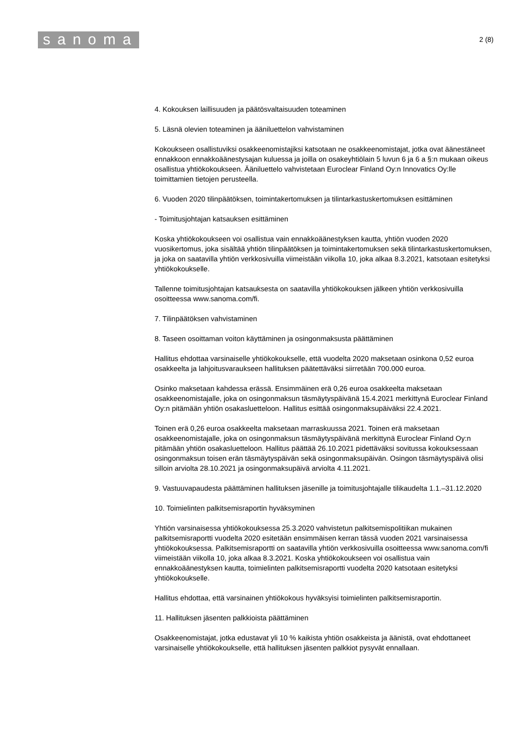sanoma
2 (8)
4. Kokouksen laillisuuden ja päätösvaltaisuuden toteaminen
5. Läsnä olevien toteaminen ja ääniluettelon vahvistaminen
Kokoukseen osallistuviksi osakkeenomistajiksi katsotaan ne osakkeenomistajat, jotka ovat äänestäneet ennakkoon ennakkoäänestysajan kuluessa ja joilla on osakeyhtiölain 5 luvun 6 ja 6 a §:n mukaan oikeus osallistua yhtiökokoukseen. Ääniluettelo vahvistetaan Euroclear Finland Oy:n Innovatics Oy:lle toimittamien tietojen perusteella.
6. Vuoden 2020 tilinpäätöksen, toimintakertomuksen ja tilintarkastuskertomuksen esittäminen
- Toimitusjohtajan katsauksen esittäminen
Koska yhtiökokoukseen voi osallistua vain ennakkoäänestyksen kautta, yhtiön vuoden 2020 vuosikertomus, joka sisältää yhtiön tilinpäätöksen ja toimintakertomuksen sekä tilintarkastuskertomuksen, ja joka on saatavilla yhtiön verkkosivuilla viimeistään viikolla 10, joka alkaa 8.3.2021, katsotaan esitetyksi yhtiökokoukselle.
Tallenne toimitusjohtajan katsauksesta on saatavilla yhtiökokouksen jälkeen yhtiön verkkosivuilla osoitteessa www.sanoma.com/fi.
7. Tilinpäätöksen vahvistaminen
8. Taseen osoittaman voiton käyttäminen ja osingonmaksusta päättäminen
Hallitus ehdottaa varsinaiselle yhtiökokoukselle, että vuodelta 2020 maksetaan osinkona 0,52 euroa osakkeelta ja lahjoitusvaraukseen hallituksen päätettäväksi siirretään 700.000 euroa.
Osinko maksetaan kahdessa erässä. Ensimmäinen erä 0,26 euroa osakkeelta maksetaan osakkeenomistajalle, joka on osingonmaksun täsmäytyspäivänä 15.4.2021 merkittynä Euroclear Finland Oy:n pitämään yhtiön osakasluetteloon. Hallitus esittää osingonmaksupäiväksi 22.4.2021.
Toinen erä 0,26 euroa osakkeelta maksetaan marraskuussa 2021. Toinen erä maksetaan osakkeenomistajalle, joka on osingonmaksun täsmäytyspäivänä merkittynä Euroclear Finland Oy:n pitämään yhtiön osakasluetteloon. Hallitus päättää 26.10.2021 pidettäväksi sovitussa kokouksessaan osingonmaksun toisen erän täsmäytyspäivän sekä osingonmaksupäivän. Osingon täsmäytyspäivä olisi silloin arviolta 28.10.2021 ja osingonmaksupäivä arviolta 4.11.2021.
9. Vastuuvapaudesta päättäminen hallituksen jäsenille ja toimitusjohtajalle tilikaudelta 1.1.–31.12.2020
10. Toimielinten palkitsemisraportin hyväksyminen
Yhtiön varsinaisessa yhtiökokouksessa 25.3.2020 vahvistetun palkitsemispolitiikan mukainen palkitsemisraportti vuodelta 2020 esitetään ensimmäisen kerran tässä vuoden 2021 varsinaisessa yhtiökokouksessa. Palkitsemisraportti on saatavilla yhtiön verkkosivuilla osoitteessa www.sanoma.com/fi viimeistään viikolla 10, joka alkaa 8.3.2021. Koska yhtiökokoukseen voi osallistua vain ennakkoäänestyksen kautta, toimielinten palkitsemisraportti vuodelta 2020 katsotaan esitetyksi yhtiökokoukselle.
Hallitus ehdottaa, että varsinainen yhtiökokous hyväksyisi toimielinten palkitsemisraportin.
11. Hallituksen jäsenten palkkioista päättäminen
Osakkeenomistajat, jotka edustavat yli 10 % kaikista yhtiön osakkeista ja äänistä, ovat ehdottaneet varsinaiselle yhtiökokoukselle, että hallituksen jäsenten palkkiot pysyvät ennallaan.